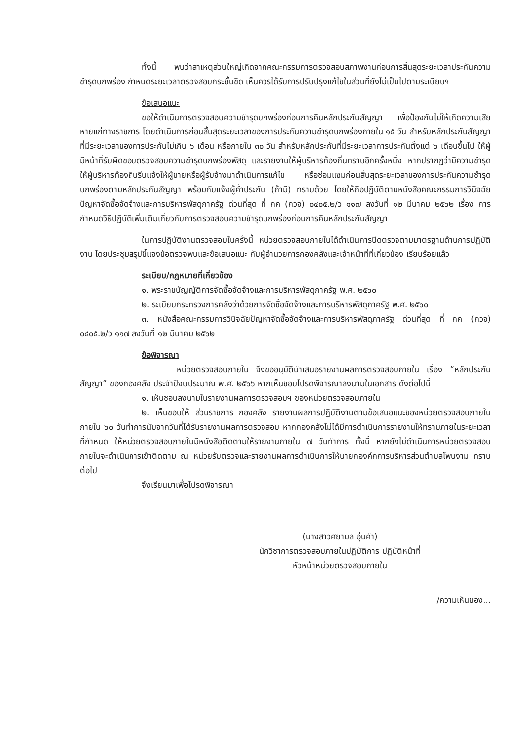ทั้งนี้ พบว่าสาเหตุส่วนใหญ่เกิดจากคณะกรรมการตรวจสอบสภาพงานก่อนการสิ้นสุดระยะเวลาประกันความชำรุดบกพร่อง กำหนดระยะเวลาตรวจสอบกระชั้นชิด เห็นควรได้รับการปรับปรุงแก้ไขในส่วนที่ยังไม่เป็นไปตามระเบียบฯ
ข้อเสนอแนะ
ขอให้ดำเนินการตรวจสอบความชำรุดบกพร่องก่อนการคืนหลักประกันสัญญา เพื่อป้องกันไม่ให้เกิดความเสียหายแก่ทางราชการ โดยดำเนินการก่อนสิ้นสุดระยะเวลาของการประกันความชำรุดบกพร่องภายใน ๑๕ วัน สำหรับหลักประกันสัญญาที่มีระยะเวลาของการประกันไม่เกิน ๖ เดือน หรือภายใน ๓๐ วัน สำหรับหลักประกันที่มีระยะเวลาการประกันตั้งแต่ ๖ เดือนขึ้นไป ให้ผู้มีหน้าที่รับผิดชอบตรวจสอบความชำรุดบกพร่องพัสดุ และรายงานให้ผู้บริหารท้องถิ่นทราบอีกครั้งหนึ่ง หากปรากฏว่ามีความชำรุด ให้ผู้บริหารท้องถิ่นรีบแจ้งให้ผู้ขายหรือผู้รับจ้างมาดำเนินการแก้ไข หรือซ่อมแซมก่อนสิ้นสุดระยะเวลาของการประกันความชำรุดบกพร่องตามหลักประกันสัญญา พร้อมกับแจ้งผู้ค้ำประกัน (ถ้ามี) ทราบด้วย โดยให้ถือปฏิบัติตามหนังสือคณะกรรมการวินิจฉัยปัญหาจัดซื้อจัดจ้างและการบริหารพัสดุภาครัฐ ด่วนที่สุด ที่ กค (กวจ) ๐๔๐๕.๒/ว ๑๑๗ ลงวันที่ ๑๒ มีนาคม ๒๕๖๒ เรื่อง การกำหนดวิธีปฏิบัติเพิ่มเติมเกี่ยวกับการตรวจสอบความชำรุดบกพร่องก่อนการคืนหลักประกันสัญญา
ในการปฏิบัติงานตรวจสอบในครั้งนี้ หน่วยตรวจสอบภายในได้ดำเนินการปิดตรวจตามมาตรฐานด้านการปฏิบัติงาน โดยประชุมสรุปชี้แจงข้อตรวจพบและข้อเสนอแนะ กับผู้อำนวยการกองคลังและเจ้าหน้าที่ที่เกี่ยวข้อง เรียบร้อยแล้ว
ระเบียบ/กฎหมายที่เกี่ยวข้อง
๑. พระราชบัญญัติการจัดซื้อจัดจ้างและการบริหารพัสดุภาครัฐ พ.ศ. ๒๕๖๐
๒. ระเบียบกระทรวงการคลังว่าด้วยการจัดซื้อจัดจ้างและการบริหารพัสดุภาครัฐ พ.ศ. ๒๕๖๐
๓. หนังสือคณะกรรมการวินิจฉัยปัญหาจัดซื้อจัดจ้างและการบริหารพัสดุภาครัฐ ด่วนที่สุด ที่ กค (กวจ) ๐๔๐๕.๒/ว ๑๑๗ ลงวันที่ ๑๒ มีนาคม ๒๕๖๒
ข้อพิจารณา
หน่วยตรวจสอบภายใน จึงขออนุมัตินำเสนอรายงานผลการตรวจสอบภายใน เรื่อง “หลักประกันสัญญา” ของกองคลัง ประจำปีงบประมาณ พ.ศ. ๒๕๖๖ หากเห็นชอบโปรดพิจารณาลงนามในเอกสาร ดังต่อไปนี้
๑. เห็นชอบลงนามในรายงานผลการตรวจสอบฯ ของหน่วยตรวจสอบภายใน
๒. เห็นชอบให้ ส่วนราชการ กองคลัง รายงานผลการปฏิบัติงานตามข้อเสนอแนะของหน่วยตรวจสอบภายใน ภายใน ๖๐ วันทำการนับจากวันที่ได้รับรายงานผลการตรวจสอบ หากกองคลังไม่ได้มีการดำเนินการรายงานให้ทราบภายในระยะเวลาที่กำหนด ให้หน่วยตรวจสอบภายในมีหนังสือติดตามให้รายงานภายใน ๗ วันทำการ ทั้งนี้ หากยังไม่ดำเนินการหน่วยตรวจสอบภายในจะดำเนินการเข้าติดตาม ณ หน่วยรับตรวจและรายงานผลการดำเนินการให้นายกองค์กการบริหารส่วนตำบลโพนงาม ทราบต่อไป
จึงเรียนมาเพื่อโปรดพิจารณา
(นางสาวศยามล อุ่นคำ)
นักวิชาการตรวจสอบภายในปฏิบัติการ ปฏิบัติหน้าที่
หัวหน้าหน่วยตรวจสอบภายใน
/ความเห็นของ...